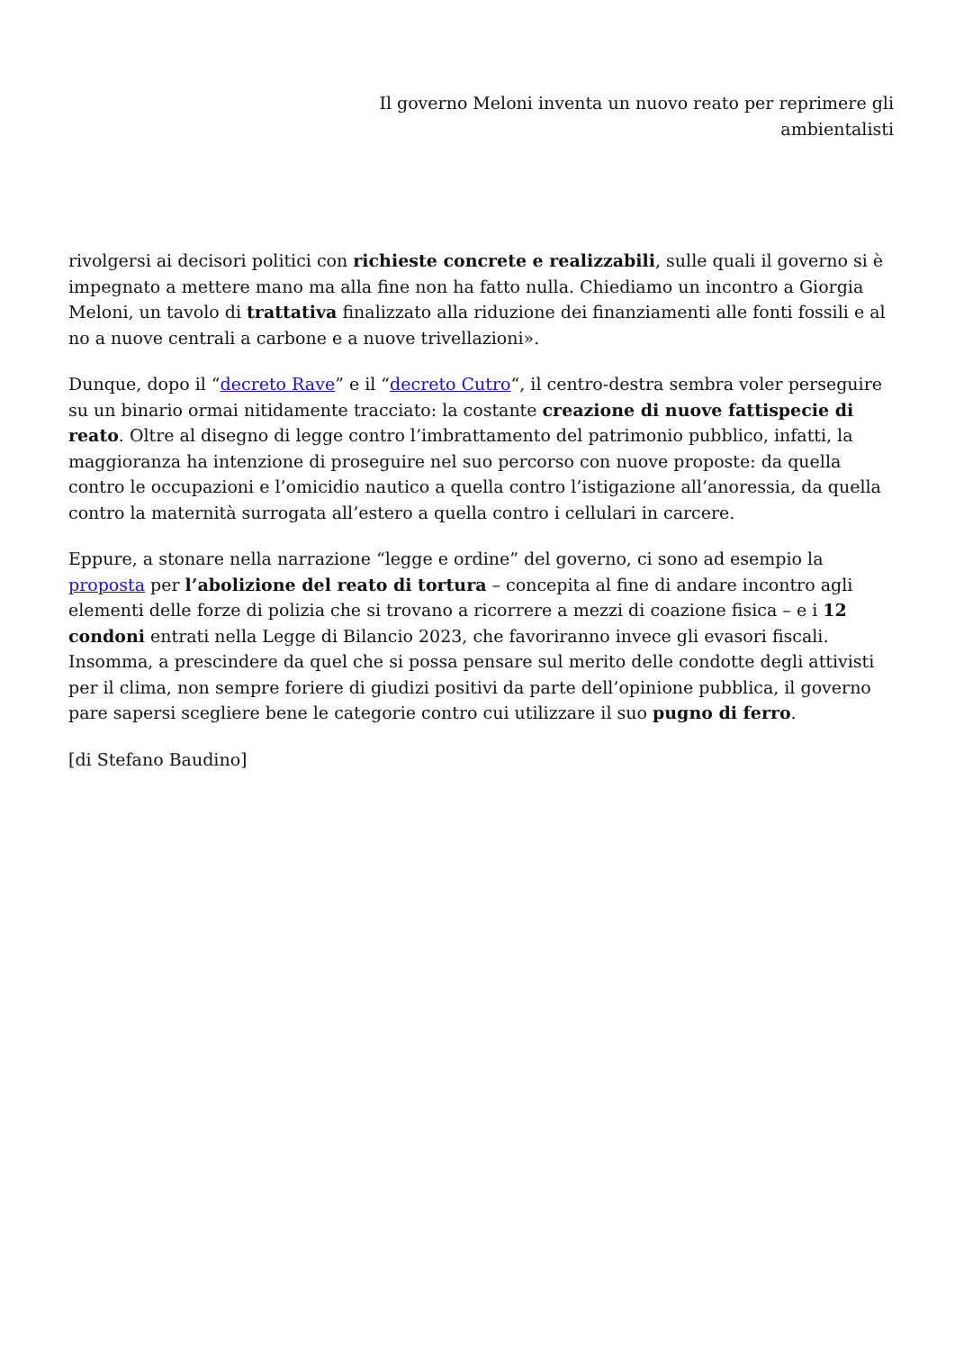Il governo Meloni inventa un nuovo reato per reprimere gli
ambientalisti
rivolgersi ai decisori politici con richieste concrete e realizzabili, sulle quali il governo si è impegnato a mettere mano ma alla fine non ha fatto nulla. Chiediamo un incontro a Giorgia Meloni, un tavolo di trattativa finalizzato alla riduzione dei finanziamenti alle fonti fossili e al no a nuove centrali a carbone e a nuove trivellazioni».
Dunque, dopo il “decreto Rave” e il “decreto Cutro“, il centro-destra sembra voler perseguire su un binario ormai nitidamente tracciato: la costante creazione di nuove fattispecie di reato. Oltre al disegno di legge contro l’imbrattamento del patrimonio pubblico, infatti, la maggioranza ha intenzione di proseguire nel suo percorso con nuove proposte: da quella contro le occupazioni e l’omicidio nautico a quella contro l’istigazione all’anoressia, da quella contro la maternità surrogata all’estero a quella contro i cellulari in carcere.
Eppure, a stonare nella narrazione “legge e ordine” del governo, ci sono ad esempio la proposta per l’abolizione del reato di tortura – concepita al fine di andare incontro agli elementi delle forze di polizia che si trovano a ricorrere a mezzi di coazione fisica – e i 12 condoni entrati nella Legge di Bilancio 2023, che favoriranno invece gli evasori fiscali. Insomma, a prescindere da quel che si possa pensare sul merito delle condotte degli attivisti per il clima, non sempre foriere di giudizi positivi da parte dell’opinione pubblica, il governo pare sapersi scegliere bene le categorie contro cui utilizzare il suo pugno di ferro.
[di Stefano Baudino]